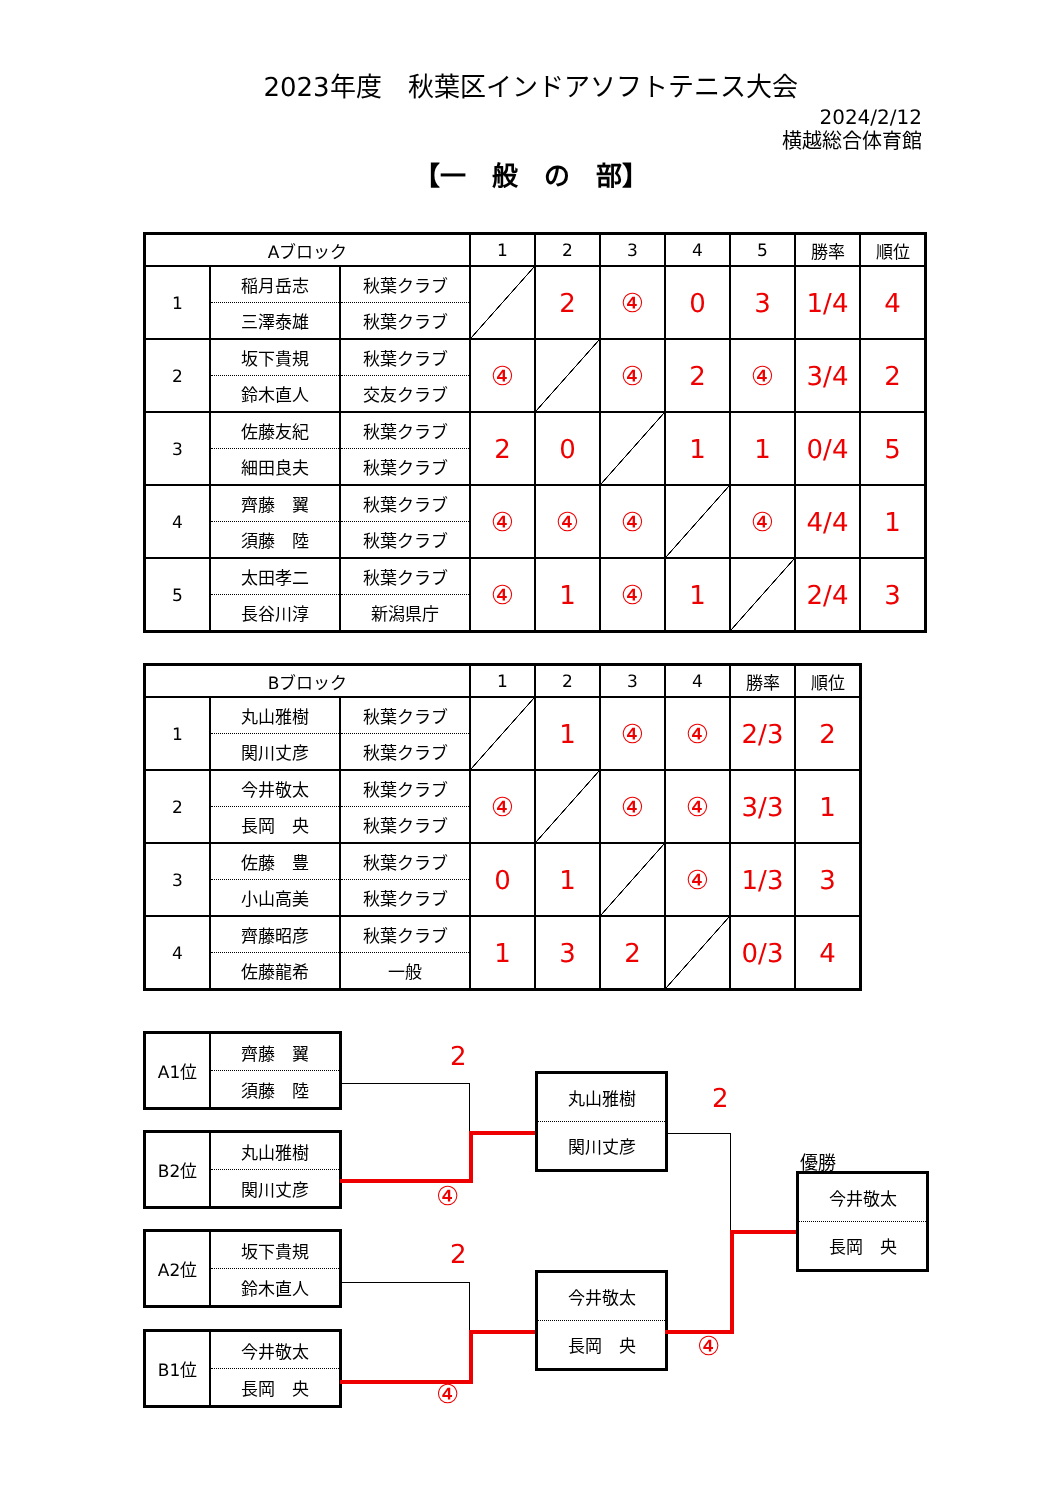2023年度　秋葉区インドアソフトテニス大会
2024/2/12
横越総合体育館
【一　般　の　部】
| Aブロック | | | 1 | 2 | 3 | 4 | 5 | 勝率 | 順位 |
| --- | --- | --- | --- | --- | --- | --- | --- | --- | --- |
| 1 | 稲月岳志 | 秋葉クラブ | | 2 | ④ | 0 | 3 | 1/4 | 4 |
| | 三澤泰雄 | 秋葉クラブ | | | | | | | |
| 2 | 坂下貴規 | 秋葉クラブ | ④ | | ④ | 2 | ④ | 3/4 | 2 |
| | 鈴木直人 | 交友クラブ | | | | | | | |
| 3 | 佐藤友紀 | 秋葉クラブ | 2 | 0 | | 1 | 1 | 0/4 | 5 |
| | 細田良夫 | 秋葉クラブ | | | | | | | |
| 4 | 齊藤 翼 | 秋葉クラブ | ④ | ④ | ④ | | ④ | 4/4 | 1 |
| | 須藤 陸 | 秋葉クラブ | | | | | | | |
| 5 | 太田孝二 | 秋葉クラブ | ④ | 1 | ④ | 1 | | 2/4 | 3 |
| | 長谷川淳 | 新潟県庁 | | | | | | | |
| Bブロック | | | 1 | 2 | 3 | 4 | 勝率 | 順位 |
| --- | --- | --- | --- | --- | --- | --- | --- | --- |
| 1 | 丸山雅樹 | 秋葉クラブ | | 1 | ④ | ④ | 2/3 | 2 |
| | 関川丈彦 | 秋葉クラブ | | | | | | |
| 2 | 今井敬太 | 秋葉クラブ | ④ | | ④ | ④ | 3/3 | 1 |
| | 長岡 央 | 秋葉クラブ | | | | | | |
| 3 | 佐藤 豊 | 秋葉クラブ | 0 | 1 | | ④ | 1/3 | 3 |
| | 小山高美 | 秋葉クラブ | | | | | | |
| 4 | 齊藤昭彦 | 秋葉クラブ | 1 | 3 | 2 | | 0/3 | 4 |
| | 佐藤龍希 | 一般 | | | | | | |
| A1位 | 齊藤 翼 |
| | 須藤 陸 |
2
| B2位 | 丸山雅樹 |
| | 関川丈彦 |
④
| A2位 | 坂下貴規 |
| | 鈴木直人 |
2
| B1位 | 今井敬太 |
| | 長岡 央 |
④
| 丸山雅樹 |
| 関川丈彦 |
2
| 今井敬太 |
| 長岡 央 |
④
優勝
| 今井敬太 |
| 長岡 央 |